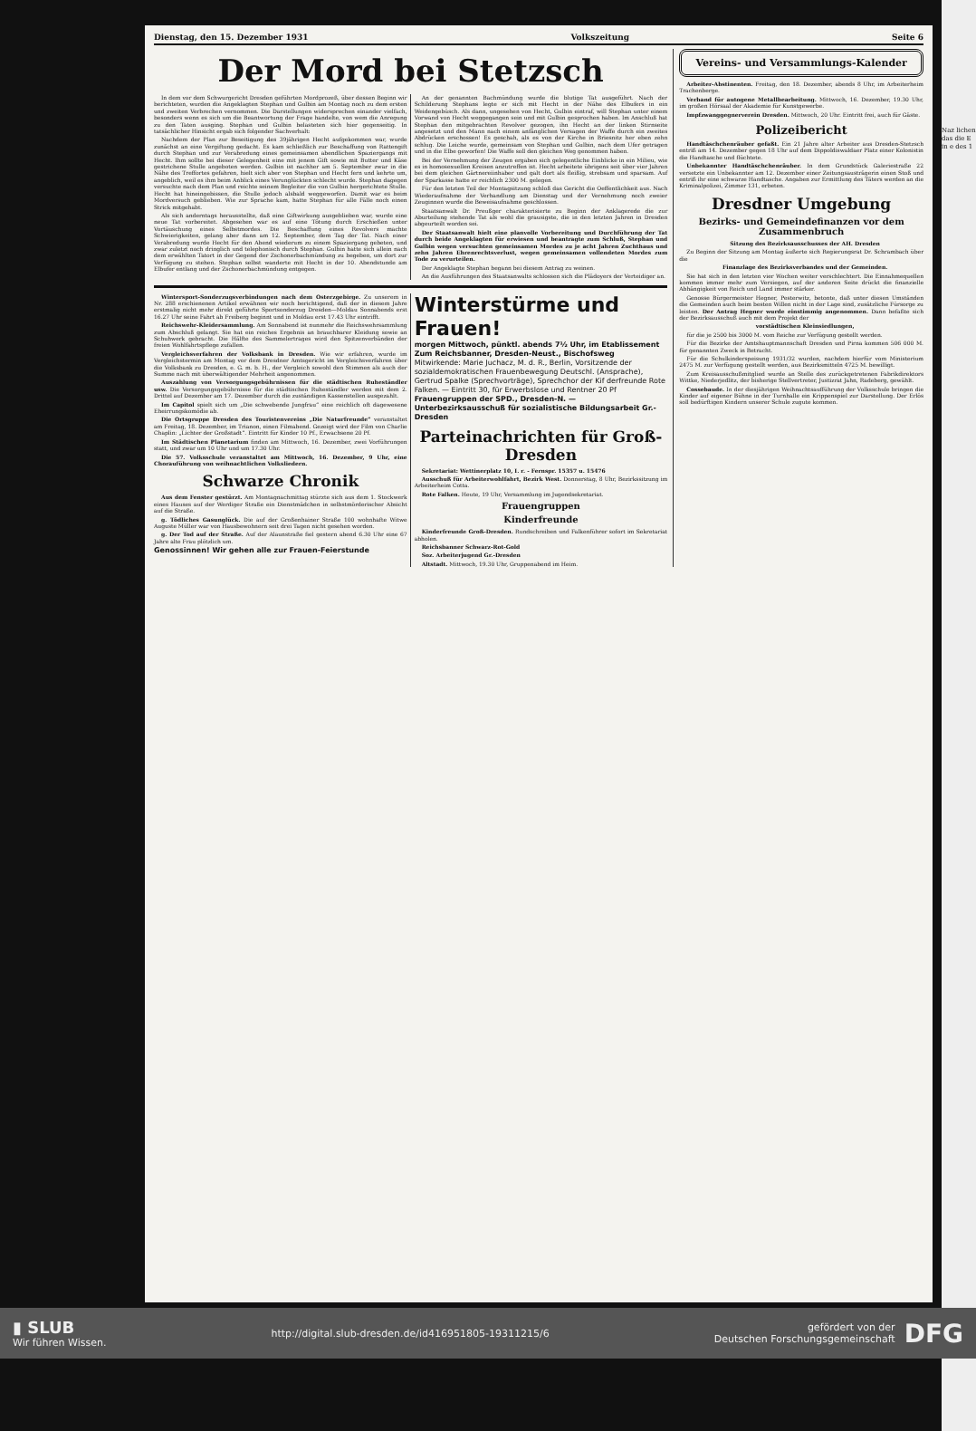Dienstag, den 15. Dezember 1931 Volkszeitung Seite 6
Der Mord bei Stetzsch
In dem vor dem Schwurgericht Dresden geführten Mordprozeß, über dessen Beginn wir berichteten, wurden die Angeklagten Stephan und Gulbin am Montag noch zu dem ersten und zweiten Verbrechen vernommen. Die Darstellungen widersprechen einander vielfach, besonders wenn es sich um die Beantwortung der Frage handelte, von wem die Anregung zu den Taten ausging. Stephan und Gulbin belasteten sich hier gegenseitig. In tatsächlicher Hinsicht ergab sich folgender Sachverhalt:
Nachdem der Plan zur Beseitigung des 39jährigen Hecht aufgekommen war, wurde zunächst an eine Vergiftung gedacht. Es kam schließlich zur Beschaffung von Rattengift durch Stephan und zur Verabredung eines gemeinsamen abendlichen Spaziergangs mit Hecht. Ihm sollte bei dieser Gelegenheit eine mit jenem Gift sowie mit Butter und Käse gestrichene Stulle angeboten werden. Gulbin ist nachher am 5. September zwar in die Nähe des Treffortes gefahren, hielt sich aber von Stephan und Hecht fern und kehrte um, angeblich, weil es ihm beim Anblick eines Verunglückten schlecht wurde. Stephan dagegen versuchte nach dem Plan und reichte seinem Begleiter die von Gulbin hergerichtete Stulle. Hecht hat hineingebissen, die Stulle jedoch alsbald weggeworfen. Damit war es beim Mordversuch geblieben. Wie zur Sprache kam, hatte Stephan für alle Fälle noch einen Strick mitgehabt.
Als sich anderntags herausstellte, daß eine Giftwirkung ausgeblieben war, wurde eine neue Tat vorbereitet. Abgesehen war es auf eine Tötung durch Erschießen unter Vortäuschung eines Selbstmordes. Die Beschaffung eines Revolvers machte Schwierigkeiten, gelang aber dann am 12. September, dem Tag der Tat. Nach einer Verabredung wurde Hecht für den Abend wiederum zu einem Spaziergang gebeten, und zwar zuletzt noch dringlich und telephonisch durch Stephan. Gulbin hatte sich allein nach dem erwählten Tatort in der Gegend der Zschonerbachmündung zu begeben, um dort zur Verfügung zu stehen. Stephan selbst wanderte mit Hecht in der 10. Abendstunde am Elbufer entlang und der Zschonerbachmündung entgegen.
An der genannten Bachmündung wurde die blutige Tat ausgeführt. Nach der Schilderung Stephans legte er sich mit Hecht in der Nähe des Elbufers in ein Weidengebüsch. Als dann, ungesehen von Hecht, Gulbin eintraf, will Stephan unter einem Vorwand von Hecht weggegangen sein und mit Gulbin gesprochen haben. Im Anschluß hat Stephan den mitgebrachten Revolver gezogen, ihn Hecht an der linken Stirnseite angesetzt und den Mann nach einem anfänglichen Versagen der Waffe durch ein zweites Abdrücken erschossen! Es geschah, als es von der Kirche in Briesnitz her eben zehn schlug. Die Leiche wurde, gemeinsam von Stephan und Gulbin, nach dem Ufer getragen und in die Elbe geworfen! Die Waffe soll den gleichen Weg genommen haben.
Bei der Vernehmung der Zeugen ergaben sich gelegentliche Einblicke in ein Milieu, wie es in homosexuellen Kreisen anzutreffen ist. Hecht arbeitete übrigens seit über vier Jahren bei dem gleichen Gärtnereiinhaber und galt dort als fleißig, strebsam und sparsam. Auf der Sparkasse hatte er reichlich 2300 M. gelegen.
Für den letzten Teil der Montagsitzung schloß das Gericht die Oeffentlichkeit aus. Nach Wiederaufnahme der Verhandlung am Dienstag und der Vernehmung noch zweier Zeuginnen wurde die Beweisaufnahme geschlossen.
Staatsanwalt Dr. Preußger charakterisierte zu Beginn der Anklagerede die zur Aburteilung stehende Tat als wohl die grausigste, die in den letzten Jahren in Dresden abgeurteilt worden sei.
Der Staatsanwalt hielt eine planvolle Vorbereitung und Durchführung der Tat durch beide Angeklagten für erwiesen und beantragte zum Schluß, Stephan und Gulbin wegen versuchten gemeinsamen Mordes zu je acht Jahren Zuchthaus und zehn Jahren Ehrenrechtsverlust, wegen gemeinsamen vollendeten Mordes zum Tode zu verurteilen.
Der Angeklagte Stephan begann bei diesem Antrag zu weinen.
An die Ausführungen des Staatsanwalts schlossen sich die Plädoyers der Verteidiger an.
Wintersport-Sonderzugsverbindungen nach dem Osterzgebirge. Zu unserem in Nr. 288 erschienenen Artikel erwähnen wir noch berichtigend, daß der in diesem Jahre erstmalig nicht mehr direkt geführte Sportsonderzug Dresden—Moldau Sonnabends erst 16.27 Uhr seine Fahrt ab Freiberg beginnt und in Moldau erst 17.43 Uhr eintrifft.
Reichswehr-Kleidersammlung. Am Sonnabend ist nunmehr die Reichswehrsammlung zum Abschluß gelangt. Sie hat ein reiches Ergebnis an brauchbarer Kleidung sowie an Schuhwerk gebracht. Die Hälfte des Sammelertrages wird den Spitzenverbänden der freien Wohlfahrtspflege zufallen.
Vergleichsverfahren der Volksbank in Dresden. Wie wir erfahren, wurde im Vergleichstermin am Montag vor dem Dresdner Amtsgericht im Vergleichsverfahren über die Volksbank zu Dresden, e. G. m. b. H., der Vergleich sowohl den Stimmen als auch der Summe nach mit überwältigender Mehrheit angenommen.
Auszahlung von Versorgungsgebührnissen für die städtischen Ruheständler usw. Die Versorgungsgebührnisse für die städtischen Ruheständler werden mit dem 2. Drittel auf Dezember am 17. Dezember durch die zuständigen Kassenstellen ausgezahlt.
Im Capitol spielt sich um „Die schwebende Jungfrau“ eine reichlich oft dagewesene Eheirrungskomödie ab.
Die Ortsgruppe Dresden des Touristenvereins „Die Naturfreunde“ veranstaltet am Freitag, 18. Dezember, im Trianon, einen Filmabend. Gezeigt wird der Film von Charlie Chaplin: „Lichter der Großstadt“. Eintritt für Kinder 10 Pf., Erwachsene 20 Pf.
Im Städtischen Planetarium finden am Mittwoch, 16. Dezember, zwei Vorführungen statt, und zwar um 10 Uhr und um 17.30 Uhr.
Die 57. Volksschule veranstaltet am Mittwoch, 16. Dezember, 9 Uhr, eine Chorauführung von weihnachtlichen Volksliedern.
Schwarze Chronik
Aus dem Fenster gestürzt. Am Montagnachmittag stürzte sich aus dem 1. Stockwerk eines Hauses auf der Werdiger Straße ein Dienstmädchen in selbstmörderischer Absicht auf die Straße.
g. Tödliches Gasunglück. Die auf der Großenhainer Straße 100 wohnhafte Witwe Auguste Müller war von Hausbewohnern seit drei Tagen nicht gesehen worden.
g. Der Tod auf der Straße. Auf der Alaunstraße fiel gestern abend 6.30 Uhr eine 67 Jahre alte Frau plötzlich um.
Genossinnen! Wir gehen alle zur Frauen-Feierstunde
Winterstürme und Frauen!
morgen Mittwoch, pünktl. abends 7½ Uhr, im Etablissement Zum Reichsbanner, Dresden-Neust., Bischofsweg
Mitwirkende: Marie Juchacz, M. d. R., Berlin, Vorsitzende der sozialdemokratischen Frauenbewegung Deutschl. (Ansprache), Gertrud Spalke (Sprechvorträge), Sprechchor der Kif derfreunde Rote Falken. — Eintritt 30, für Erwerbslose und Rentner 20 Pf
Frauengruppen der SPD., Dresden-N. — Unterbezirksausschuß für sozialistische Bildungsarbeit Gr.-Dresden
Parteinachrichten für Groß-Dresden
Sekretariat: Wettinerplatz 10, I. r. - Fernspr. 15357 u. 15476
Ausschuß für Arbeiterwohlfahrt, Bezirk West. Donnerstag, 8 Uhr, Bezirkssitzung im Arbeiterheim Cotta.
Rote Falken. Heute, 19 Uhr, Versammlung im Jugendsekretariat.
Frauengruppen
Kinderfreunde
Kinderfreunde Groß-Dresden. Rundschreiben und Falkenführer sofort im Sekretariat abholen.
Reichsbanner Schwarz-Rot-Gold
Soz. Arbeiterjugend Gr.-Dresden
Altstadt. Mittwoch, 19.30 Uhr, Gruppenabend im Heim.
Vereins- und Versammlungs-Kalender
Arbeiter-Abstinenten. Freitag, den 18. Dezember, abends 8 Uhr, im Arbeiterheim Trachenberge.
Verband für autogene Metallbearbeitung. Mittwoch, 16. Dezember, 19.30 Uhr, im großen Hörsaal der Akademie für Kunstgewerbe.
Impfzwanggegnerverein Dresden. Mittwoch, 20 Uhr. Eintritt frei, auch für Gäste.
Polizeibericht
Handtäschchenräuber gefaßt. Ein 21 Jahre alter Arbeiter aus Dresden-Stetzsch entriß am 14. Dezember gegen 18 Uhr auf dem Dippoldiswaldaer Platz einer Kolonistin die Handtasche und flüchtete.
Unbekannter Handtäschchenräuber. In dem Grundstück Galeriestraße 22 versetzte ein Unbekannter am 12. Dezember einer Zeitungsausträgerin einen Stoß und entriß ihr eine schwarze Handtasche. Angaben zur Ermittlung des Täters werden an die Kriminalpolizei, Zimmer 131, erbeten.
Dresdner Umgebung
Bezirks- und Gemeindefinanzen vor dem Zusammenbruch
Sitzung des Bezirksausschusses der AH. Dresden
Zu Beginn der Sitzung am Montag äußerte sich Regierungsrat Dr. Schrambach über die
Finanzlage des Bezirksverbandes und der Gemeinden.
Sie hat sich in den letzten vier Wochen weiter verschlechtert. Die Einnahmequellen kommen immer mehr zum Versiegen, auf der anderen Seite drückt die finanzielle Abhängigkeit von Reich und Land immer stärker.
Genosse Bürgermeister Hegner, Pesterwitz, betonte, daß unter diesen Umständen die Gemeinden auch beim besten Willen nicht in der Lage sind, zusätzliche Fürsorge zu leisten. Der Antrag Hegner wurde einstimmig angenommen. Dann befaßte sich der Bezirksausschuß auch mit dem Projekt der
vorstädtischen Kleinsiedlungen,
für die je 2500 bis 3000 M. vom Reiche zur Verfügung gestellt werden.
Für die Bezirke der Amtshauptmannschaft Dresden und Pirna kommen 506 000 M. für genannten Zweck in Betracht.
Für die Schulkinderspeisung 1931/32 wurden, nachdem hierfür vom Ministerium 2475 M. zur Verfügung gestellt werden, aus Bezirksmitteln 4725 M. bewilligt.
Zum Kreisausschußmitglied wurde an Stelle des zurückgetretenen Fabrikdirektors Wittke, Niederjedlitz, der bisherige Stellvertreter, Justizrat Jahn, Radeberg, gewählt.
Cossebaude. In der diesjährigen Weihnachtsaufführung der Volksschule bringen die Kinder auf eigener Bühne in der Turnhalle ein Krippenspiel zur Darstellung. Der Erlös soll bedürftigen Kindern unserer Schule zugute kommen.
Naz lichen das die E in e des 1
▮ SLUB
Wir führen Wissen.
http://digital.slub-dresden.de/id416951805-19311215/6
gefördert von der
Deutschen Forschungsgemeinschaft
DFG